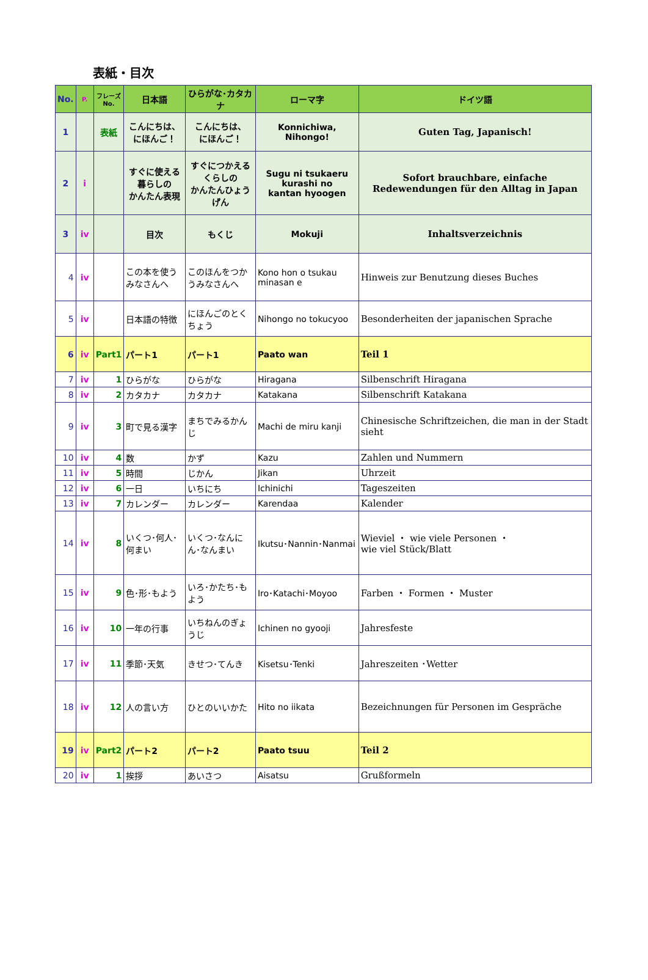表紙・目次
| No. | P. | フレーズ No. | 日本語 | ひらがな･カタカナ | ローマ字 | ドイツ語 |
| --- | --- | --- | --- | --- | --- | --- |
| 1 | | 表紙 | こんにちは、 にほんご！ | こんにちは、 にほんご！ | Konnichiwa, Nihongo! | Guten Tag, Japanisch! |
| 2 | i | | すぐに使える 暮らしの かんたん表現 | すぐにつかえる くらしの かんたんひょうげん | Sugu ni tsukaeru kurashi no kantan hyoogen | Sofort brauchbare, einfache Redewendungen für den Alltag in Japan |
| 3 | iv | | 目次 | もくじ | Mokuji | Inhaltsverzeichnis |
| 4 | iv | | この本を使うみなさんへ | このほんをつかうみなさんへ | Kono hon o tsukau minasan e | Hinweis zur Benutzung dieses Buches |
| 5 | iv | | 日本語の特徴 | にほんごのとくちょう | Nihongo no tokucyoo | Besonderheiten der japanischen Sprache |
| 6 | iv | Part1 | パート1 | パート1 | Paato wan | Teil 1 |
| 7 | iv | 1 | ひらがな | ひらがな | Hiragana | Silbenschrift Hiragana |
| 8 | iv | 2 | カタカナ | カタカナ | Katakana | Silbenschrift Katakana |
| 9 | iv | 3 | 町で見る漢字 | まちでみるかんじ | Machi de miru kanji | Chinesische Schriftzeichen, die man in der Stadt sieht |
| 10 | iv | 4 | 数 | かず | Kazu | Zahlen und Nummern |
| 11 | iv | 5 | 時間 | じかん | Jikan | Uhrzeit |
| 12 | iv | 6 | 一日 | いちにち | Ichinichi | Tageszeiten |
| 13 | iv | 7 | カレンダー | カレンダー | Karendaa | Kalender |
| 14 | iv | 8 | いくつ･何人･何まい | いくつ･なんにん･なんまい | Ikutsu･Nannin･Nanmai | Wieviel ・ wie viele Personen ・ wie viel Stück/Blatt |
| 15 | iv | 9 | 色･形･もよう | いろ･かたち･もよう | Iro･Katachi･Moyoo | Farben ・ Formen ・ Muster |
| 16 | iv | 10 | 一年の行事 | いちねんのぎょうじ | Ichinen no gyooji | Jahresfeste |
| 17 | iv | 11 | 季節･天気 | きせつ･てんき | Kisetsu･Tenki | Jahreszeiten ･Wetter |
| 18 | iv | 12 | 人の言い方 | ひとのいいかた | Hito no iikata | Bezeichnungen für Personen im Gespräche |
| 19 | iv | Part2 | パート2 | パート2 | Paato tsuu | Teil 2 |
| 20 | iv | 1 | 挨拶 | あいさつ | Aisatsu | Grußformeln |